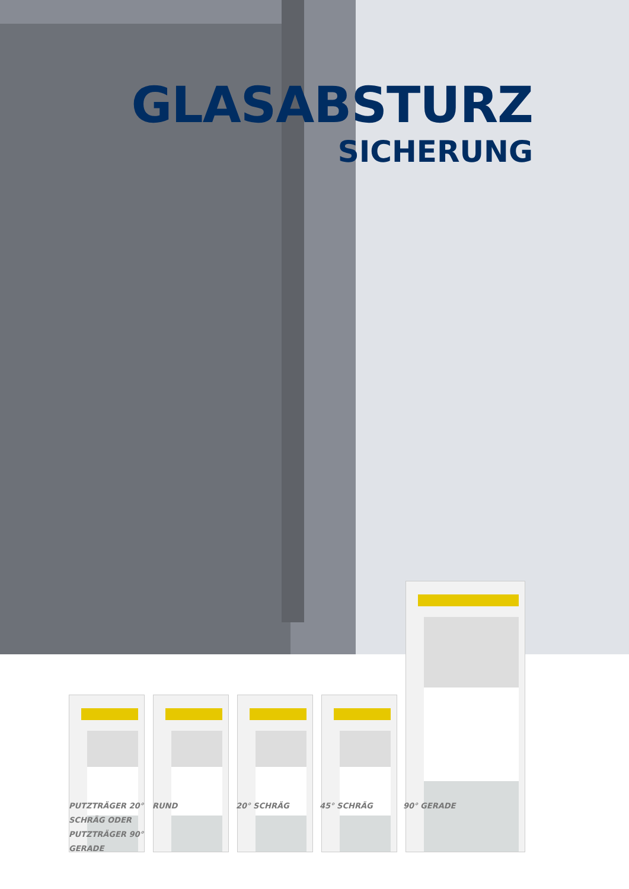GLASABSTURZ
SICHERUNG
PUTZTRÄGER 20°
SCHRÄG ODER
PUTZTRÄGER 90°
GERADE
RUND 20° SCHRÄG 45° SCHRÄG 90° GERADE